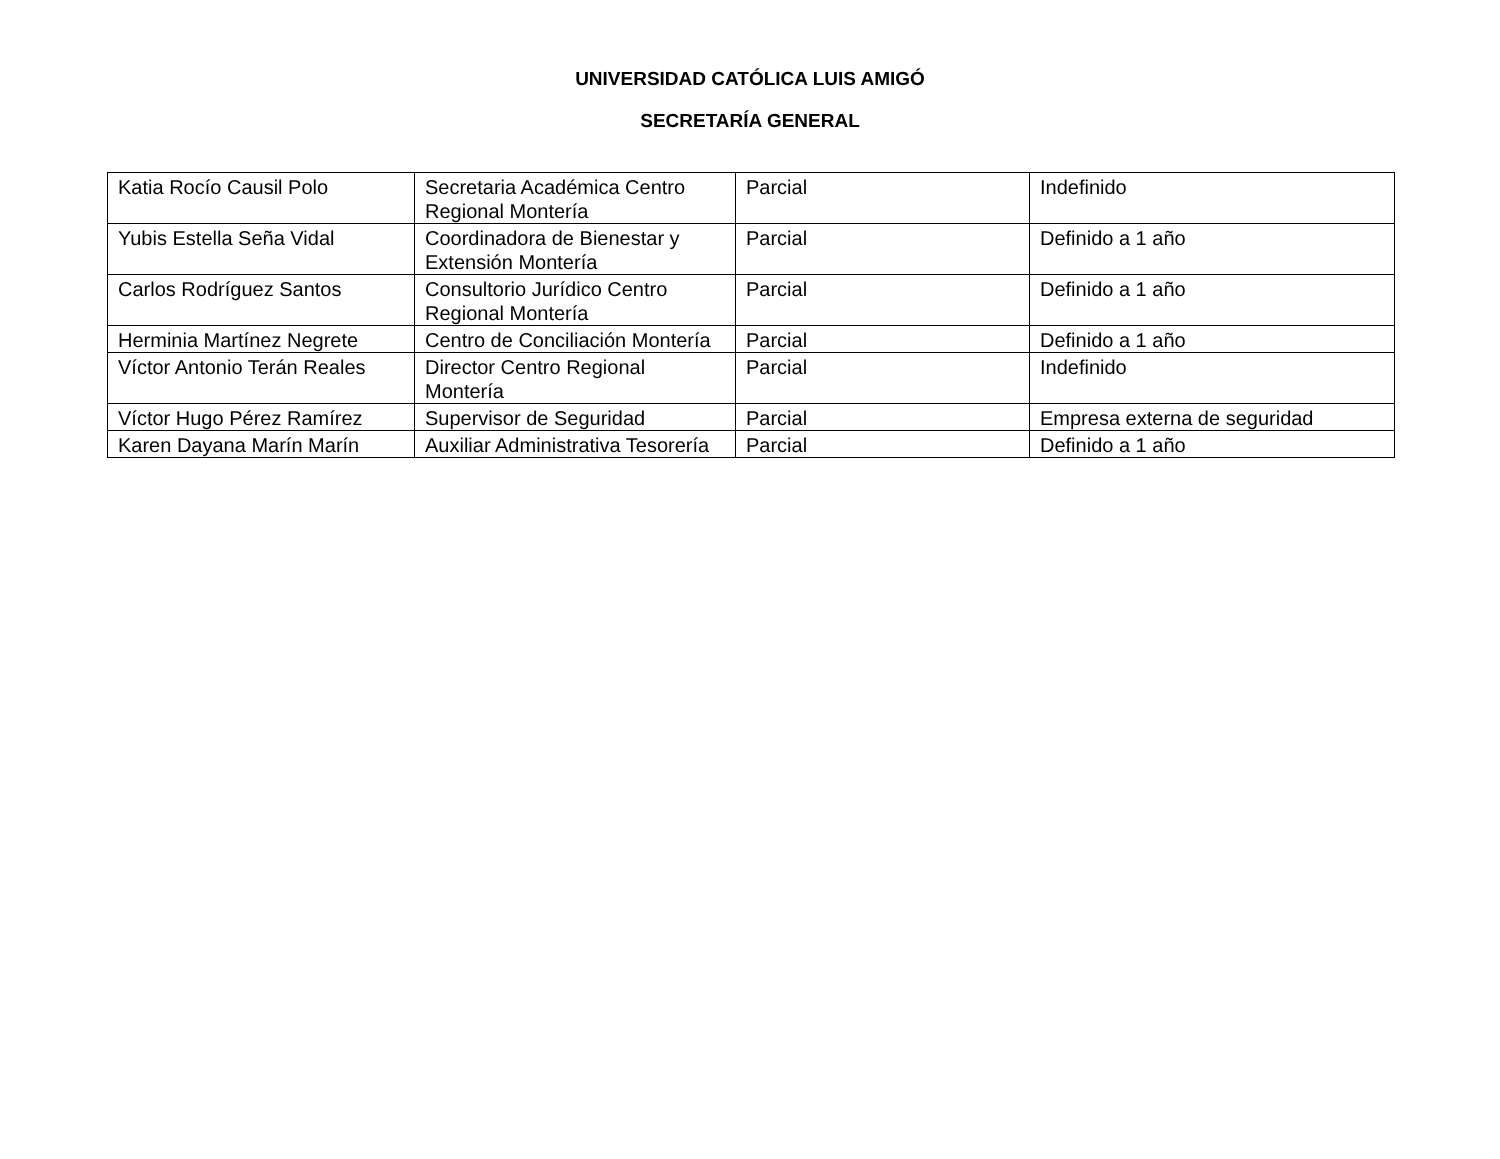UNIVERSIDAD CATÓLICA LUIS AMIGÓ
SECRETARÍA GENERAL
| Katia Rocío Causil Polo | Secretaria Académica Centro Regional Montería | Parcial | Indefinido |
| Yubis Estella Seña Vidal | Coordinadora de Bienestar y Extensión Montería | Parcial | Definido a 1 año |
| Carlos Rodríguez Santos | Consultorio Jurídico Centro Regional Montería | Parcial | Definido a 1 año |
| Herminia Martínez Negrete | Centro de Conciliación Montería | Parcial | Definido a 1 año |
| Víctor Antonio Terán Reales | Director Centro Regional Montería | Parcial | Indefinido |
| Víctor Hugo Pérez Ramírez | Supervisor de Seguridad | Parcial | Empresa externa de seguridad |
| Karen Dayana Marín Marín | Auxiliar Administrativa Tesorería | Parcial | Definido a 1 año |